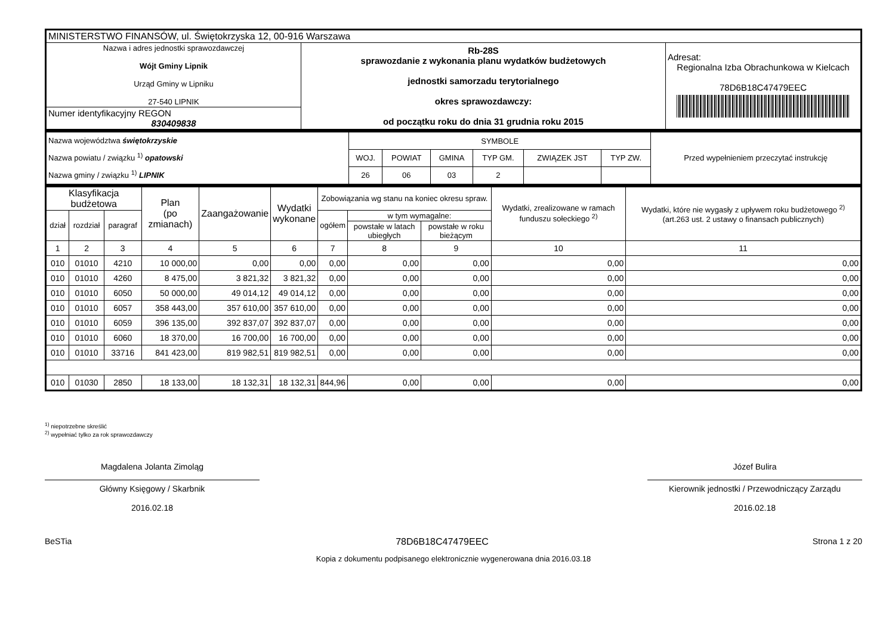| MINISTERSTWO FINANSÓW, ul. Świętokrzyska 12, 00-916 Warszawa | | |
| Nazwa i adres jednostki sprawozdawczej Wójt Gminy Lipnik Urząd Gminy w Lipniku 27-540 LIPNIK | Rb-28S sprawozdanie z wykonania planu wydatków budżetowych jednostki samorzadu terytorialnego okres sprawozdawczy: od początku roku do dnia 31 grudnia roku 2015 | Adresat: Regionalna Izba Obrachunkowa w Kielcach 78D6B18C47479EEC |
| Numer identyfikacyjny REGON 830409838 | | |
| Nazwa województwa świętokrzyskie Nazwa powiatu / związku <sup>1)</sup> opatowski Nazwa gminy / związku <sup>1)</sup> LIPNIK | SYMBOLE | | | | | | Przed wypełnieniem przeczytać instrukcję |
| | WOJ. | POWIAT | GMINA | TYP GM. | ZWIĄZEK JST | TYP ZW. | |
| | 26 | 06 | 03 | 2 | | | |
| Klasyfikacja budżetowa | | | Plan (po zmianach) | Zaangażowanie | Wydatki wykonane | Zobowiązania wg stanu na koniec okresu spraw. | | | Wydatki, zrealizowane w ramach funduszu sołeckiego <sup>2)</sup> | Wydatki, które nie wygasły z upływem roku budżetowego <sup>2)</sup> (art.263 ust. 2 ustawy o finansach publicznych) |
| --- | --- | --- | --- | --- | --- | --- | --- | --- | --- | --- |
| dział | rozdział | paragraf | | | | ogółem | w tym wymagalne: | | | |
| | | | | | | | powstałe w latach ubiegłych | powstałe w roku bieżącym | | |
| 1 | 2 | 3 | 4 | 5 | 6 | 7 | 8 | 9 | 10 | 11 |
| 010 | 01010 | 4210 | 10 000,00 | 0,00 | 0,00 | 0,00 | 0,00 | 0,00 | 0,00 | 0,00 |
| 010 | 01010 | 4260 | 8 475,00 | 3 821,32 | 3 821,32 | 0,00 | 0,00 | 0,00 | 0,00 | 0,00 |
| 010 | 01010 | 6050 | 50 000,00 | 49 014,12 | 49 014,12 | 0,00 | 0,00 | 0,00 | 0,00 | 0,00 |
| 010 | 01010 | 6057 | 358 443,00 | 357 610,00 | 357 610,00 | 0,00 | 0,00 | 0,00 | 0,00 | 0,00 |
| 010 | 01010 | 6059 | 396 135,00 | 392 837,07 | 392 837,07 | 0,00 | 0,00 | 0,00 | 0,00 | 0,00 |
| 010 | 01010 | 6060 | 18 370,00 | 16 700,00 | 16 700,00 | 0,00 | 0,00 | 0,00 | 0,00 | 0,00 |
| 010 | 01010 | 33716 | 841 423,00 | 819 982,51 | 819 982,51 | 0,00 | 0,00 | 0,00 | 0,00 | 0,00 |
| 010 | 01030 | 2850 | 18 133,00 | 18 132,31 | 18 132,31 | 844,96 | 0,00 | 0,00 | 0,00 | 0,00 |
<sup>1)</sup> niepotrzebne skreślić
<sup>2)</sup> wypełniać tylko za rok sprawozdawczy
Magdalena Jolanta Zimoląg
Główny Księgowy / Skarbnik
2016.02.18
Józef Bulira
Kierownik jednostki / Przewodniczący Zarządu
2016.02.18
BeSTia 78D6B18C47479EEC Strona 1 z 20
Kopia z dokumentu podpisanego elektronicznie wygenerowana dnia 2016.03.18